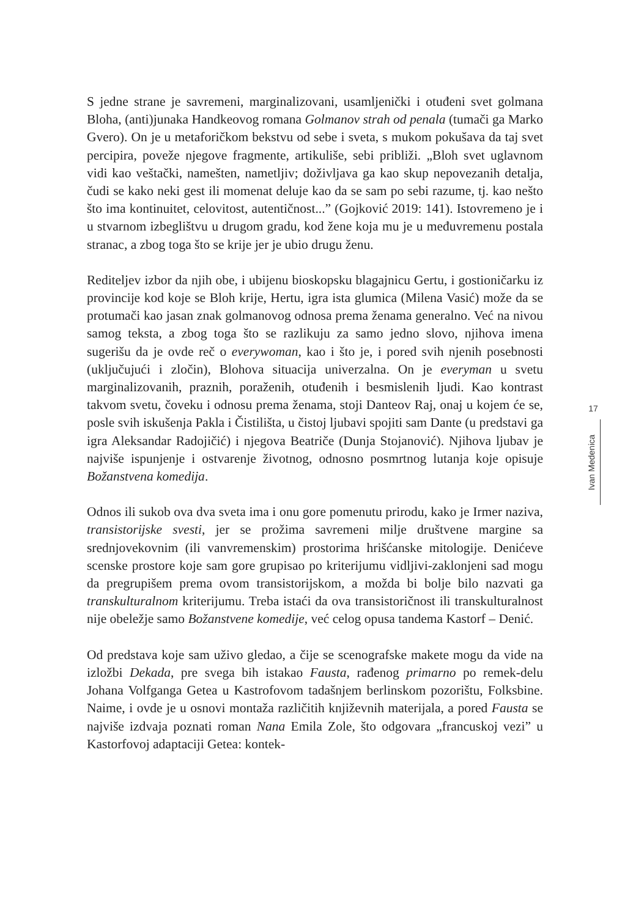S jedne strane je savremeni, marginalizovani, usamljenički i otuđeni svet golmana Bloha, (anti)junaka Handkeovog romana Golmanov strah od penala (tumači ga Marko Gvero). On je u metaforičkom bekstvu od sebe i sveta, s mukom pokušava da taj svet percipira, poveže njegove fragmente, artikuliše, sebi približi. „Bloh svet uglavnom vidi kao veštački, namešten, nametljiv; doživljava ga kao skup nepovezanih detalja, čudi se kako neki gest ili momenat deluje kao da se sam po sebi razume, tj. kao nešto što ima kontinuitet, celovitost, autentičnost...” (Gojković 2019: 141). Istovremeno je i u stvarnom izbeglištvu u drugom gradu, kod žene koja mu je u međuvremenu postala stranac, a zbog toga što se krije jer je ubio drugu ženu.
Rediteljev izbor da njih obe, i ubijenu bioskopsku blagajnicu Gertu, i gostioničarku iz provincije kod koje se Bloh krije, Hertu, igra ista glumica (Milena Vasić) može da se protumači kao jasan znak golmanovog odnosa prema ženama generalno. Već na nivou samog teksta, a zbog toga što se razlikuju za samo jedno slovo, njihova imena sugerišu da je ovde reč o everywoman, kao i što je, i pored svih njenih posebnosti (uključujući i zločin), Blohova situacija univerzalna. On je everyman u svetu marginalizovanih, praznih, poraženih, otuđenih i besmislenih ljudi. Kao kontrast takvom svetu, čoveku i odnosu prema ženama, stoji Danteov Raj, onaj u kojem će se, posle svih iskušenja Pakla i Čistilišta, u čistoj ljubavi spojiti sam Dante (u predstavi ga igra Aleksandar Radojičić) i njegova Beatriče (Dunja Stojanović). Njihova ljubav je najviše ispunjenje i ostvarenje životnog, odnosno posmrtnog lutanja koje opisuje Božanstvena komedija.
Odnos ili sukob ova dva sveta ima i onu gore pomenutu prirodu, kako je Irmer naziva, transistorijske svesti, jer se prožima savremeni milje društvene margine sa srednjovekovnim (ili vanvremenskim) prostorima hrišćanske mitologije. Denićeve scenske prostore koje sam gore grupisao po kriterijumu vidljivi-zaklonjeni sad mogu da pregrupišem prema ovom transistorijskom, a možda bi bolje bilo nazvati ga transkulturalnom kriterijumu. Treba istaći da ova transistoričnost ili transkulturalnost nije obeležje samo Božanstvene komedije, već celog opusa tandema Kastorf – Denić.
Od predstava koje sam uživo gledao, a čije se scenografske makete mogu da vide na izložbi Dekada, pre svega bih istakao Fausta, rađenog primarno po remek-delu Johana Volfganga Getea u Kastrofovom tadašnjem berlinskom pozorištu, Folksbine. Naime, i ovde je u osnovi montaža različitih književnih materijala, a pored Fausta se najviše izdvaja poznati roman Nana Emila Zole, što odgovara „francuskoj vezi” u Kastorfovoj adaptaciji Getea: kontek-
17
Ivan Medenica